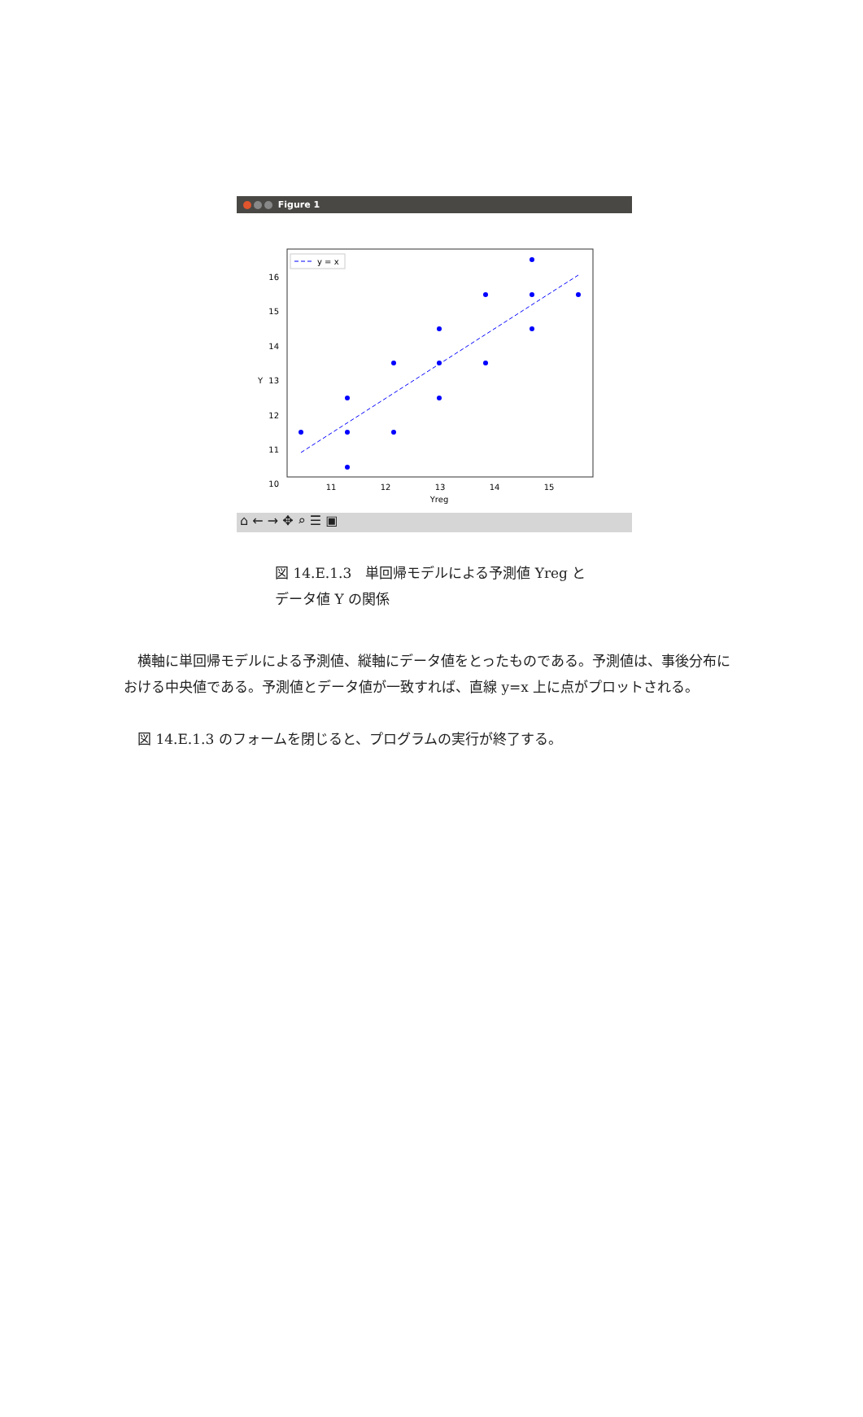Figure 1
16
15
14
13
12
11
10
Y
11
12
13
14
15
Yreg
y = x
⌂ ← → ✥ ⌕ ☰ ▣
図 14.E.1.3　単回帰モデルによる予測値 Yreg と
データ値 Y の関係
　横軸に単回帰モデルによる予測値、縦軸にデータ値をとったものである。予測値は、事後分布における中央値である。予測値とデータ値が一致すれば、直線 y=x 上に点がプロットされる。
　図 14.E.1.3 のフォームを閉じると、プログラムの実行が終了する。